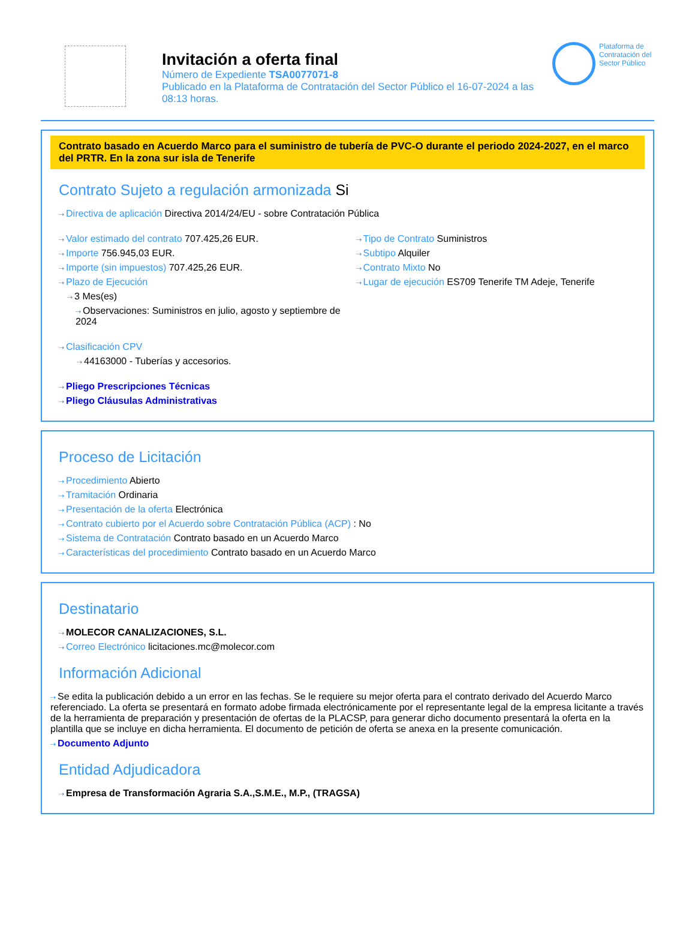Invitación a oferta final
Número de Expediente TSA0077071-8
Publicado en la Plataforma de Contratación del Sector Público el 16-07-2024 a las 08:13 horas.
Plataforma de Contratación del Sector Público
Contrato basado en Acuerdo Marco para el suministro de tubería de PVC-O durante el periodo 2024-2027, en el marco del PRTR. En la zona sur isla de Tenerife
Contrato Sujeto a regulación armonizada Si
Directiva de aplicación Directiva 2014/24/EU - sobre Contratación Pública
Valor estimado del contrato 707.425,26 EUR.
Importe 756.945,03 EUR.
Importe (sin impuestos) 707.425,26 EUR.
Plazo de Ejecución
3 Mes(es)
Observaciones: Suministros en julio, agosto y septiembre de 2024
Tipo de Contrato Suministros
Subtipo Alquiler
Contrato Mixto No
Lugar de ejecución ES709 Tenerife TM Adeje, Tenerife
Clasificación CPV
44163000 - Tuberías y accesorios.
Pliego Prescripciones Técnicas
Pliego Cláusulas Administrativas
Proceso de Licitación
Procedimiento Abierto
Tramitación Ordinaria
Presentación de la oferta Electrónica
Contrato cubierto por el Acuerdo sobre Contratación Pública (ACP) : No
Sistema de Contratación Contrato basado en un Acuerdo Marco
Características del procedimiento Contrato basado en un Acuerdo Marco
Destinatario
MOLECOR CANALIZACIONES, S.L.
Correo Electrónico licitaciones.mc@molecor.com
Información Adicional
Se edita la publicación debido a un error en las fechas. Se le requiere su mejor oferta para el contrato derivado del Acuerdo Marco referenciado. La oferta se presentará en formato adobe firmada electrónicamente por el representante legal de la empresa licitante a través de la herramienta de preparación y presentación de ofertas de la PLACSP, para generar dicho documento presentará la oferta en la plantilla que se incluye en dicha herramienta. El documento de petición de oferta se anexa en la presente comunicación.
Documento Adjunto
Entidad Adjudicadora
Empresa de Transformación Agraria S.A.,S.M.E., M.P., (TRAGSA)